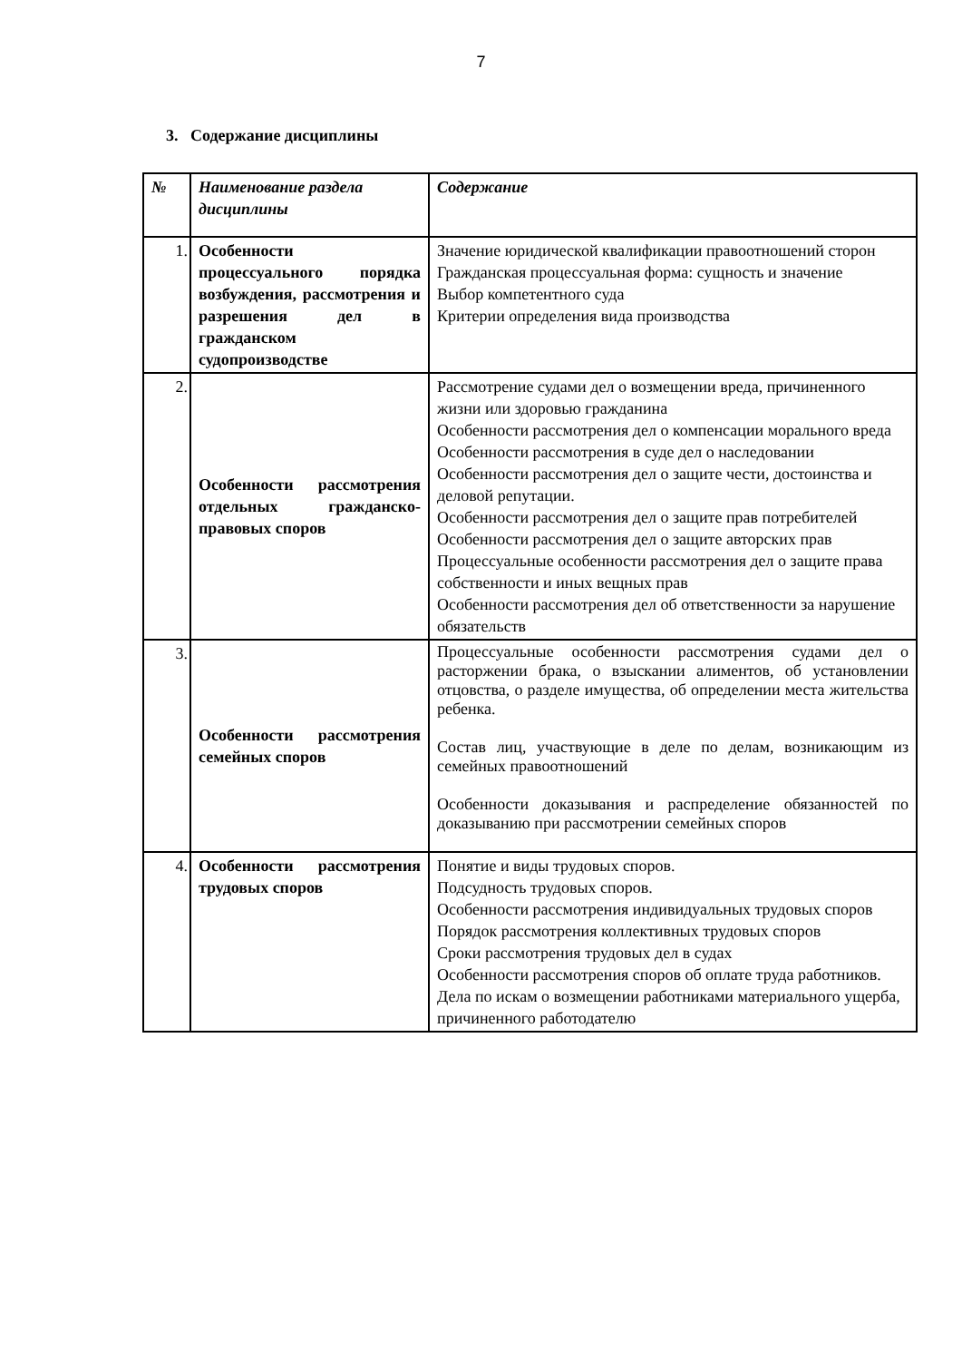7
3. Содержание дисциплины
| № | Наименование раздела дисциплины | Содержание |
| --- | --- | --- |
| 1. | Особенности процессуального порядка возбуждения, рассмотрения и разрешения дел в гражданском судопроизводстве | Значение юридической квалификации правоотношений сторон Гражданская процессуальная форма: сущность и значение Выбор компетентного суда Критерии определения вида производства |
| 2. | Особенности рассмотрения отдельных гражданско-правовых споров | Рассмотрение судами дел о возмещении вреда, причиненного жизни или здоровью гражданина Особенности рассмотрения дел о компенсации морального вреда Особенности рассмотрения в суде дел о наследовании Особенности рассмотрения дел о защите чести, достоинства и деловой репутации. Особенности рассмотрения дел о защите прав потребителей Особенности рассмотрения дел о защите авторских прав Процессуальные особенности рассмотрения дел о защите права собственности и иных вещных прав Особенности рассмотрения дел об ответственности за нарушение обязательств |
| 3. | Особенности рассмотрения семейных споров | Процессуальные особенности рассмотрения судами дел о расторжении брака, о взыскании алиментов, об установлении отцовства, о разделе имущества, об определении места жительства ребенка. Состав лиц, участвующие в деле по делам, возникающим из семейных правоотношений Особенности доказывания и распределение обязанностей по доказыванию при рассмотрении семейных споров |
| 4. | Особенности рассмотрения трудовых споров | Понятие и виды трудовых споров. Подсудность трудовых споров. Особенности рассмотрения индивидуальных трудовых споров Порядок рассмотрения коллективных трудовых споров Сроки рассмотрения трудовых дел в судах Особенности рассмотрения споров об оплате труда работников. Дела по искам о возмещении работниками материального ущерба, причиненного работодателю |